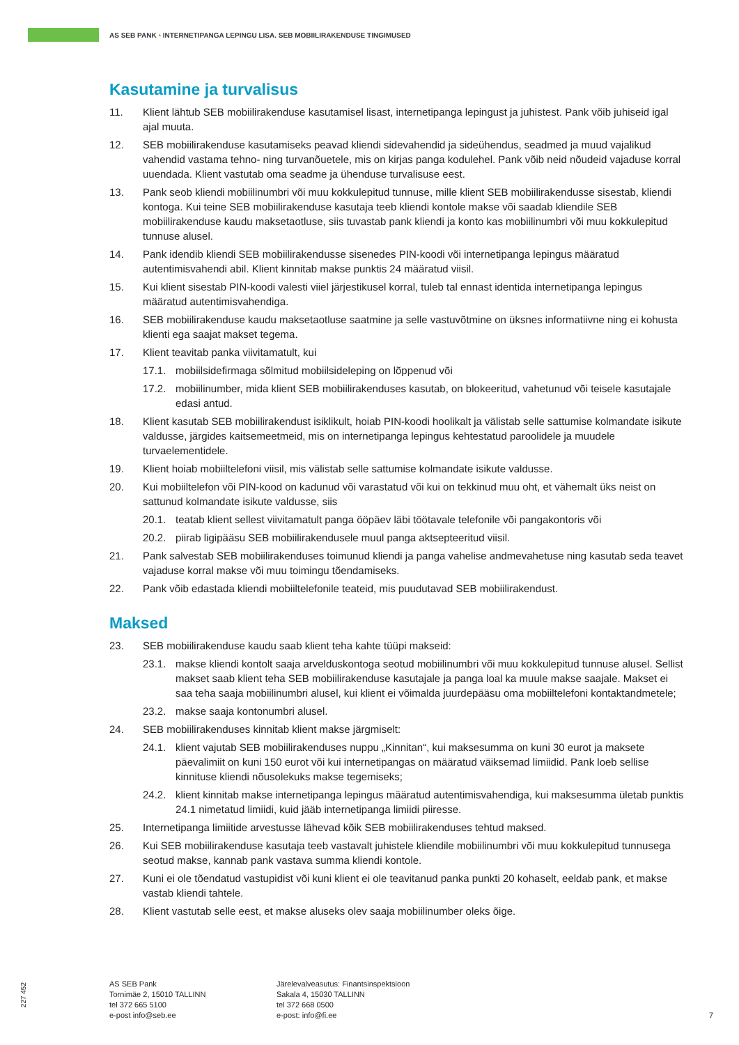AS SEB PANK • INTERNETIPANGA LEPINGU LISA. SEB MOBIILIRAKENDUSE TINGIMUSED
Kasutamine ja turvalisus
11. Klient lähtub SEB mobiilirakenduse kasutamisel lisast, internetipanga lepingust ja juhistest. Pank võib juhiseid igal ajal muuta.
12. SEB mobiilirakenduse kasutamiseks peavad kliendi sidevahendid ja sideühendus, seadmed ja muud vajalikud vahendid vastama tehno- ning turvanõuetele, mis on kirjas panga kodulehel. Pank võib neid nõudeid vajaduse korral uuendada. Klient vastutab oma seadme ja ühenduse turvalisuse eest.
13. Pank seob kliendi mobiilinumbri või muu kokkulepitud tunnuse, mille klient SEB mobiilirakendusse sisestab, kliendi kontoga. Kui teine SEB mobiilirakenduse kasutaja teeb kliendi kontole makse või saadab kliendile SEB mobiilirakenduse kaudu maksetaotluse, siis tuvastab pank kliendi ja konto kas mobiilinumbri või muu kokkulepitud tunnuse alusel.
14. Pank idendib kliendi SEB mobiilirakendusse sisenedes PIN-koodi või internetipanga lepingus määratud autentimisvahendi abil. Klient kinnitab makse punktis 24 määratud viisil.
15. Kui klient sisestab PIN-koodi valesti viiel järjestikusel korral, tuleb tal ennast identida internetipanga lepingus määratud autentimisvahendiga.
16. SEB mobiilirakenduse kaudu maksetaotluse saatmine ja selle vastuvõtmine on üksnes informatiivne ning ei kohusta klienti ega saajat makset tegema.
17. Klient teavitab panka viivitamatult, kui
17.1. mobiilsidefirmaga sõlmitud mobiilsideleping on lõppenud või
17.2. mobiilinumber, mida klient SEB mobiilirakenduses kasutab, on blokeeritud, vahetunud või teisele kasutajale edasi antud.
18. Klient kasutab SEB mobiilirakendust isiklikult, hoiab PIN-koodi hoolikalt ja välistab selle sattumise kolmandate isikute valdusse, järgides kaitsemeetmeid, mis on internetipanga lepingus kehtestatud paroolidele ja muudele turvaelementidele.
19. Klient hoiab mobiiltelefoni viisil, mis välistab selle sattumise kolmandate isikute valdusse.
20. Kui mobiiltelefon või PIN-kood on kadunud või varastatud või kui on tekkinud muu oht, et vähemalt üks neist on sattunud kolmandate isikute valdusse, siis
20.1. teatab klient sellest viivitamatult panga ööpäev läbi töötavale telefonile või pangakontoris või
20.2. piirab ligipääsu SEB mobiilirakendusele muul panga aktsepteeritud viisil.
21. Pank salvestab SEB mobiilirakenduses toimunud kliendi ja panga vahelise andmevahetuse ning kasutab seda teavet vajaduse korral makse või muu toimingu tõendamiseks.
22. Pank võib edastada kliendi mobiiltelefonile teateid, mis puudutavad SEB mobiilirakendust.
Maksed
23. SEB mobiilirakenduse kaudu saab klient teha kahte tüüpi makseid:
23.1. makse kliendi kontolt saaja arvelduskontoga seotud mobiilinumbri või muu kokkulepitud tunnuse alusel. Sellist makset saab klient teha SEB mobiilirakenduse kasutajale ja panga loal ka muule makse saajale. Makset ei saa teha saaja mobiilinumbri alusel, kui klient ei võimalda juurdepääsu oma mobiiltelefoni kontaktandmetele;
23.2. makse saaja kontonumbri alusel.
24. SEB mobiilirakenduses kinnitab klient makse järgmiselt:
24.1. klient vajutab SEB mobiilirakenduses nuppu „Kinnitan“, kui maksesumma on kuni 30 eurot ja maksete päevalimiit on kuni 150 eurot või kui internetipangas on määratud väiksemad limiidid. Pank loeb sellise kinnituse kliendi nõusolekuks makse tegemiseks;
24.2. klient kinnitab makse internetipanga lepingus määratud autentimisvahendiga, kui maksesumma ületab punktis 24.1 nimetatud limiidi, kuid jääb internetipanga limiidi piiresse.
25. Internetipanga limiitide arvestusse lähevad kõik SEB mobiilirakenduses tehtud maksed.
26. Kui SEB mobiilirakenduse kasutaja teeb vastavalt juhistele kliendile mobiilinumbri või muu kokkulepitud tunnusega seotud makse, kannab pank vastava summa kliendi kontole.
27. Kuni ei ole tõendatud vastupidist või kuni klient ei ole teavitanud panka punkti 20 kohaselt, eeldab pank, et makse vastab kliendi tahtele.
28. Klient vastutab selle eest, et makse aluseks olev saaja mobiilinumber oleks õige.
227 452
AS SEB Pank
Tornimäe 2, 15010 TALLINN
tel 372 665 5100
e-post info@seb.ee
Järelevalveasutus: Finantsinspektsioon
Sakala 4, 15030 TALLINN
tel 372 668 0500
e-post: info@fi.ee
7